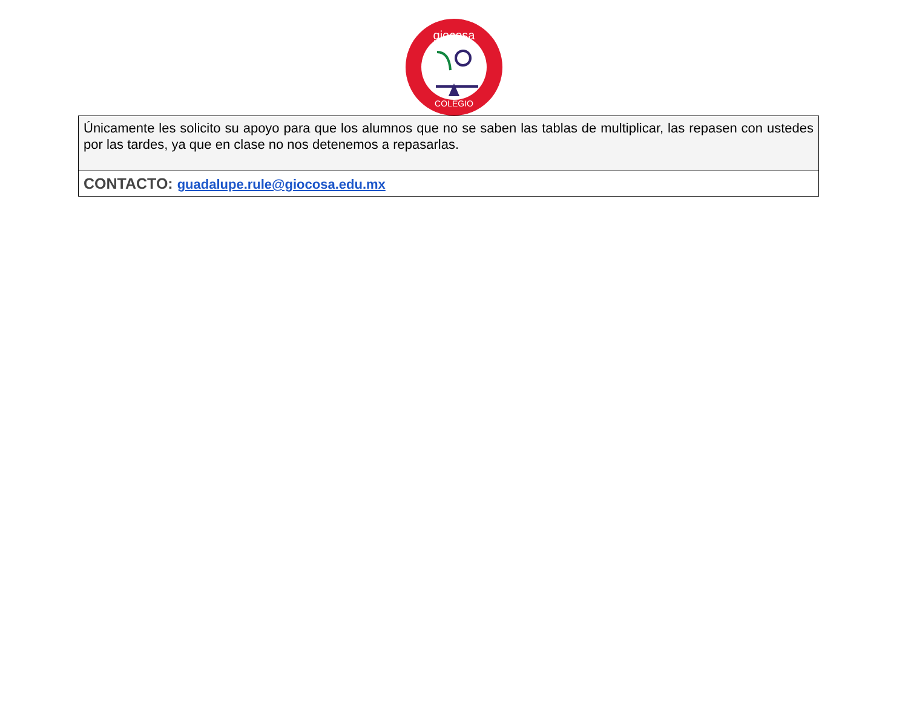giocosa
COLEGIO
| Únicamente les solicito su apoyo para que los alumnos que no se saben las tablas de multiplicar, las repasen con ustedes por las tardes, ya que en clase no nos detenemos a repasarlas. |
| CONTACTO: guadalupe.rule@giocosa.edu.mx |